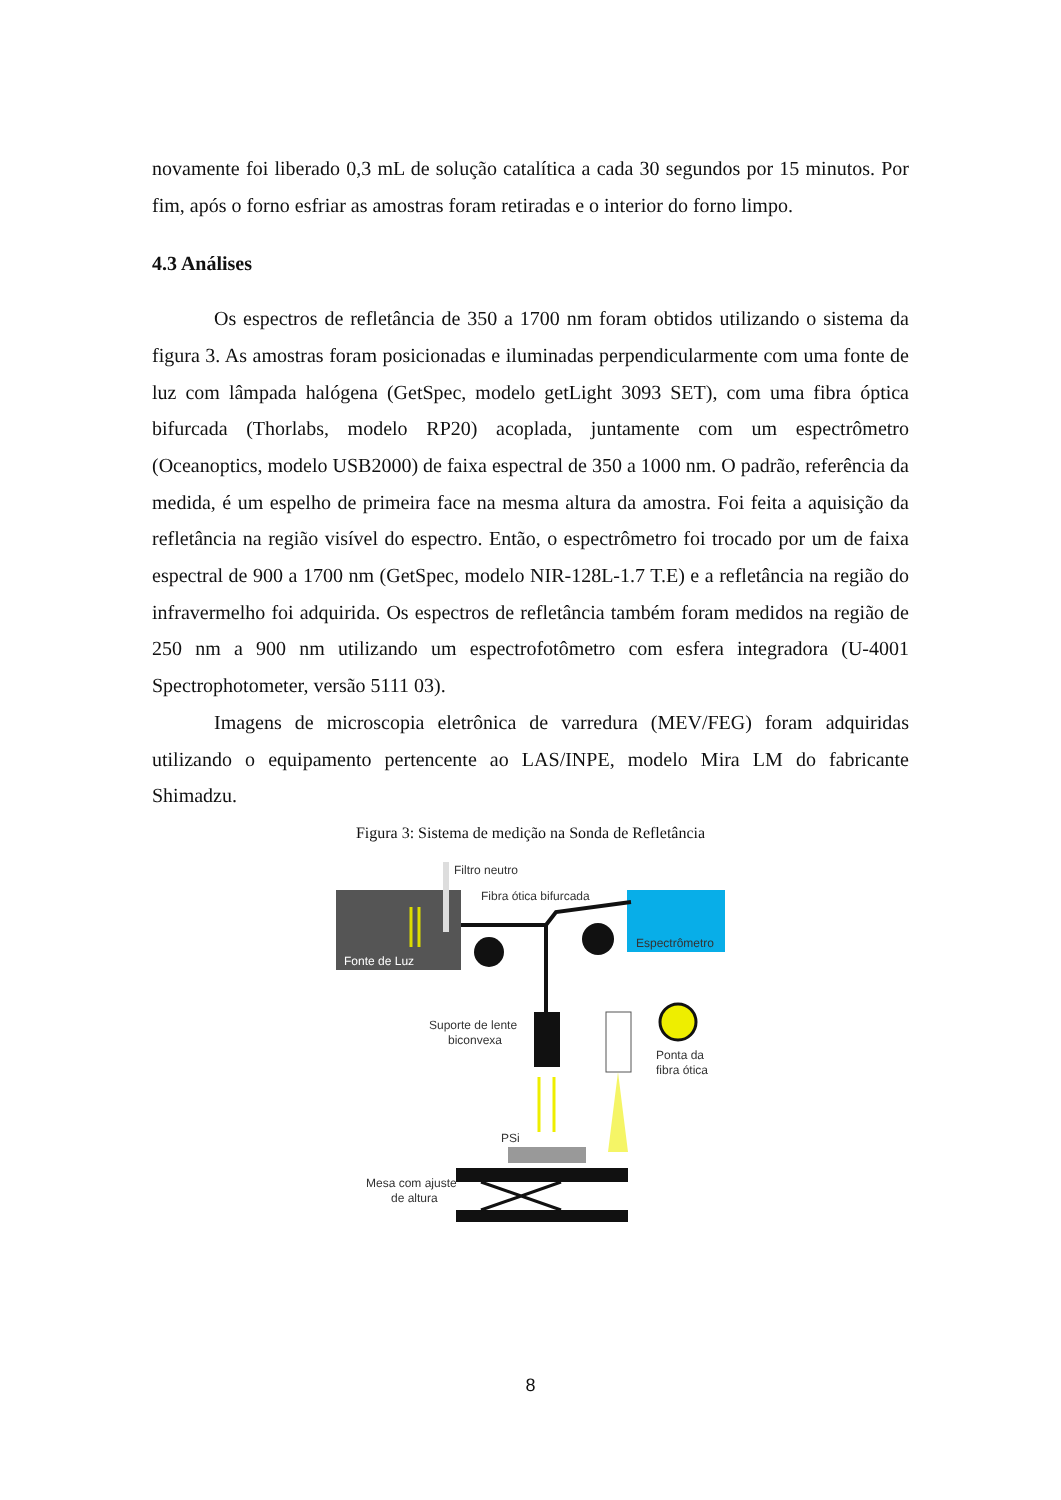novamente foi liberado 0,3 mL de solução catalítica a cada 30 segundos por 15 minutos. Por fim, após o forno esfriar as amostras foram retiradas e o interior do forno limpo.
4.3 Análises
Os espectros de refletância de 350 a 1700 nm foram obtidos utilizando o sistema da figura 3. As amostras foram posicionadas e iluminadas perpendicularmente com uma fonte de luz com lâmpada halógena (GetSpec, modelo getLight 3093 SET), com uma fibra óptica bifurcada (Thorlabs, modelo RP20) acoplada, juntamente com um espectrômetro (Oceanoptics, modelo USB2000) de faixa espectral de 350 a 1000 nm. O padrão, referência da medida, é um espelho de primeira face na mesma altura da amostra. Foi feita a aquisição da refletância na região visível do espectro. Então, o espectrômetro foi trocado por um de faixa espectral de 900 a 1700 nm (GetSpec, modelo NIR-128L-1.7 T.E) e a refletância na região do infravermelho foi adquirida. Os espectros de refletância também foram medidos na região de 250 nm a 900 nm utilizando um espectrofotômetro com esfera integradora (U-4001 Spectrophotometer, versão 5111 03).
Imagens de microscopia eletrônica de varredura (MEV/FEG) foram adquiridas utilizando o equipamento pertencente ao LAS/INPE, modelo Mira LM do fabricante Shimadzu.
Figura 3: Sistema de medição na Sonda de Refletância
Filtro neutro
Fibra ótica bifurcada
Fonte de Luz
Espectrômetro
Suporte de lente
biconvexa
Ponta da
fibra ótica
PSi
Mesa com ajuste
de altura
8